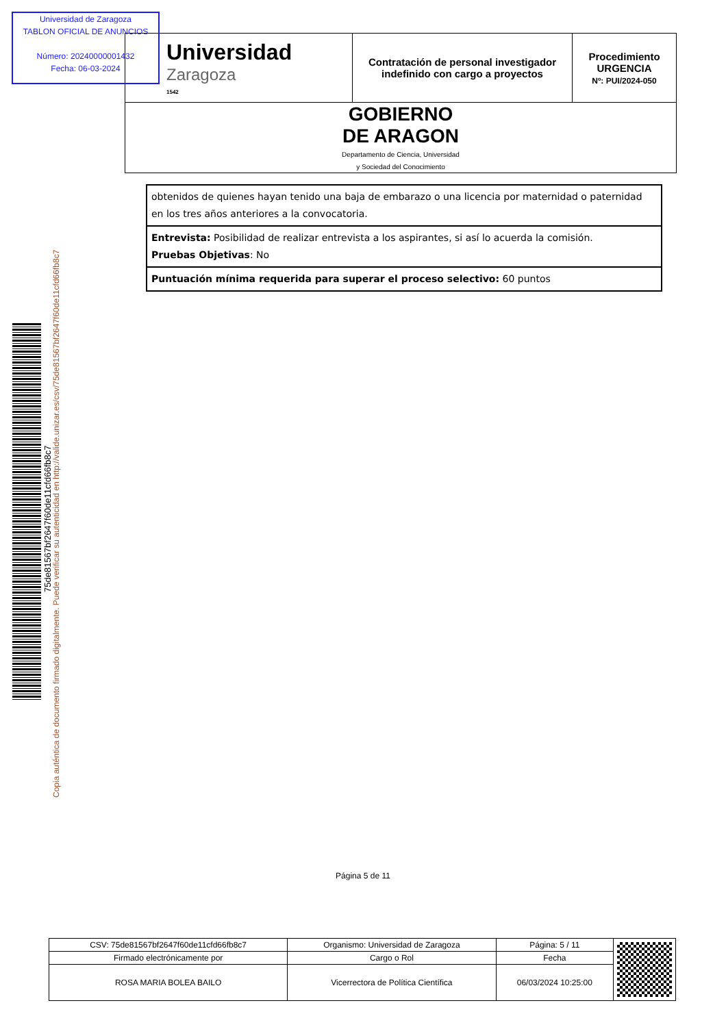| Universidad Zaragoza 1542 | Contratación de personal investigador indefinido con cargo a proyectos | Procedimiento URGENCIA Nº: PUI/2024-050 |
| GOBIERNO DE ARAGON Departamento de Ciencia, Universidad y Sociedad del Conocimiento | | |
Universidad de Zaragoza
TABLON OFICIAL DE ANUNCIOS
Número: 20240000001432
Fecha: 06-03-2024
| obtenidos de quienes hayan tenido una baja de embarazo o una licencia por maternidad o paternidad en los tres años anteriores a la convocatoria. |
| Entrevista: Posibilidad de realizar entrevista a los aspirantes, si así lo acuerda la comisión. Pruebas Objetivas : No |
| Puntuación mínima requerida para superar el proceso selectivo: 60 puntos |
75de81567bf2647f60de11cfd66fb8c7
Copia auténtica de documento firmado digitalmente. Puede verificar su autenticidad en http://valide.unizar.es/csv/75de81567bf2647f60de11cfd66fb8c7
Página 5 de 11
| CSV: 75de81567bf2647f60de11cfd66fb8c7 | Organismo: Universidad de Zaragoza | Página: 5 / 11 | |
| Firmado electrónicamente por | Cargo o Rol | Fecha | |
| ROSA MARIA BOLEA BAILO | Vicerrectora de Política Científica | 06/03/2024 10:25:00 | |